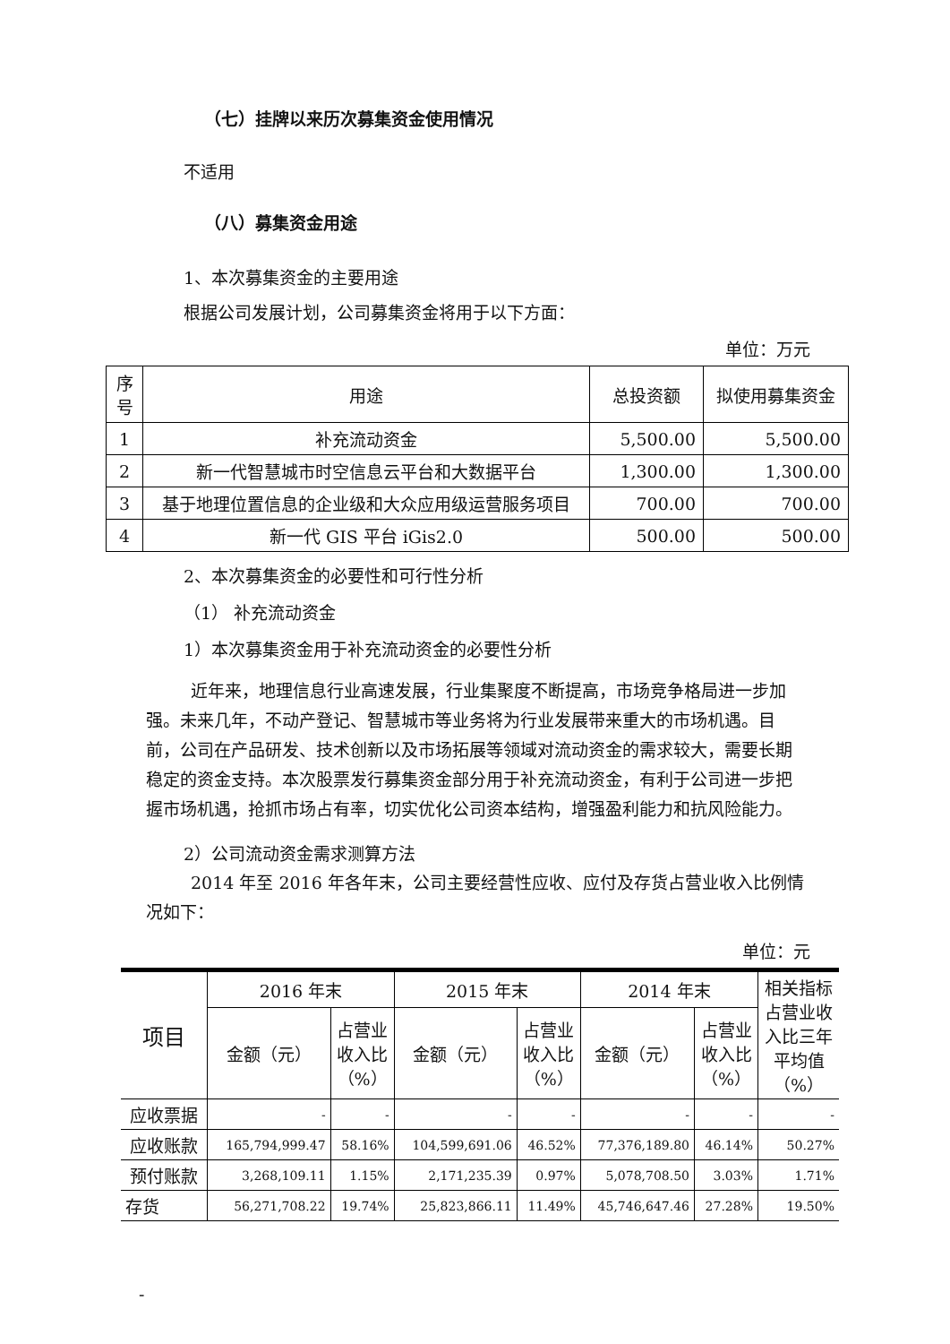（七）挂牌以来历次募集资金使用情况
不适用
（八）募集资金用途
1、本次募集资金的主要用途
根据公司发展计划，公司募集资金将用于以下方面：
单位：万元
| 序号 | 用途 | 总投资额 | 拟使用募集资金 |
| --- | --- | --- | --- |
| 1 | 补充流动资金 | 5,500.00 | 5,500.00 |
| 2 | 新一代智慧城市时空信息云平台和大数据平台 | 1,300.00 | 1,300.00 |
| 3 | 基于地理位置信息的企业级和大众应用级运营服务项目 | 700.00 | 700.00 |
| 4 | 新一代 GIS 平台 iGis2.0 | 500.00 | 500.00 |
2、本次募集资金的必要性和可行性分析
（1） 补充流动资金
1）本次募集资金用于补充流动资金的必要性分析
近年来，地理信息行业高速发展，行业集聚度不断提高，市场竞争格局进一步加强。未来几年，不动产登记、智慧城市等业务将为行业发展带来重大的市场机遇。目前，公司在产品研发、技术创新以及市场拓展等领域对流动资金的需求较大，需要长期稳定的资金支持。本次股票发行募集资金部分用于补充流动资金，有利于公司进一步把握市场机遇，抢抓市场占有率，切实优化公司资本结构，增强盈利能力和抗风险能力。
2）公司流动资金需求测算方法
2014 年至 2016 年各年末，公司主要经营性应收、应付及存货占营业收入比例情况如下：
单位：元
| 项目 | 2016 年末 | | 2015 年末 | | 2014 年末 | | 相关指标占营业收入比三年平均值（%） |
| --- | --- | --- | --- | --- | --- | --- | --- |
| | 金额（元） | 占营业收入比（%） | 金额（元） | 占营业收入比（%） | 金额（元） | 占营业收入比（%） | |
| 应收票据 | - | - | - | - | - | - | - |
| 应收账款 | 165,794,999.47 | 58.16% | 104,599,691.06 | 46.52% | 77,376,189.80 | 46.14% | 50.27% |
| 预付账款 | 3,268,109.11 | 1.15% | 2,171,235.39 | 0.97% | 5,078,708.50 | 3.03% | 1.71% |
| 存货 | 56,271,708.22 | 19.74% | 25,823,866.11 | 11.49% | 45,746,647.46 | 27.28% | 19.50% |
-